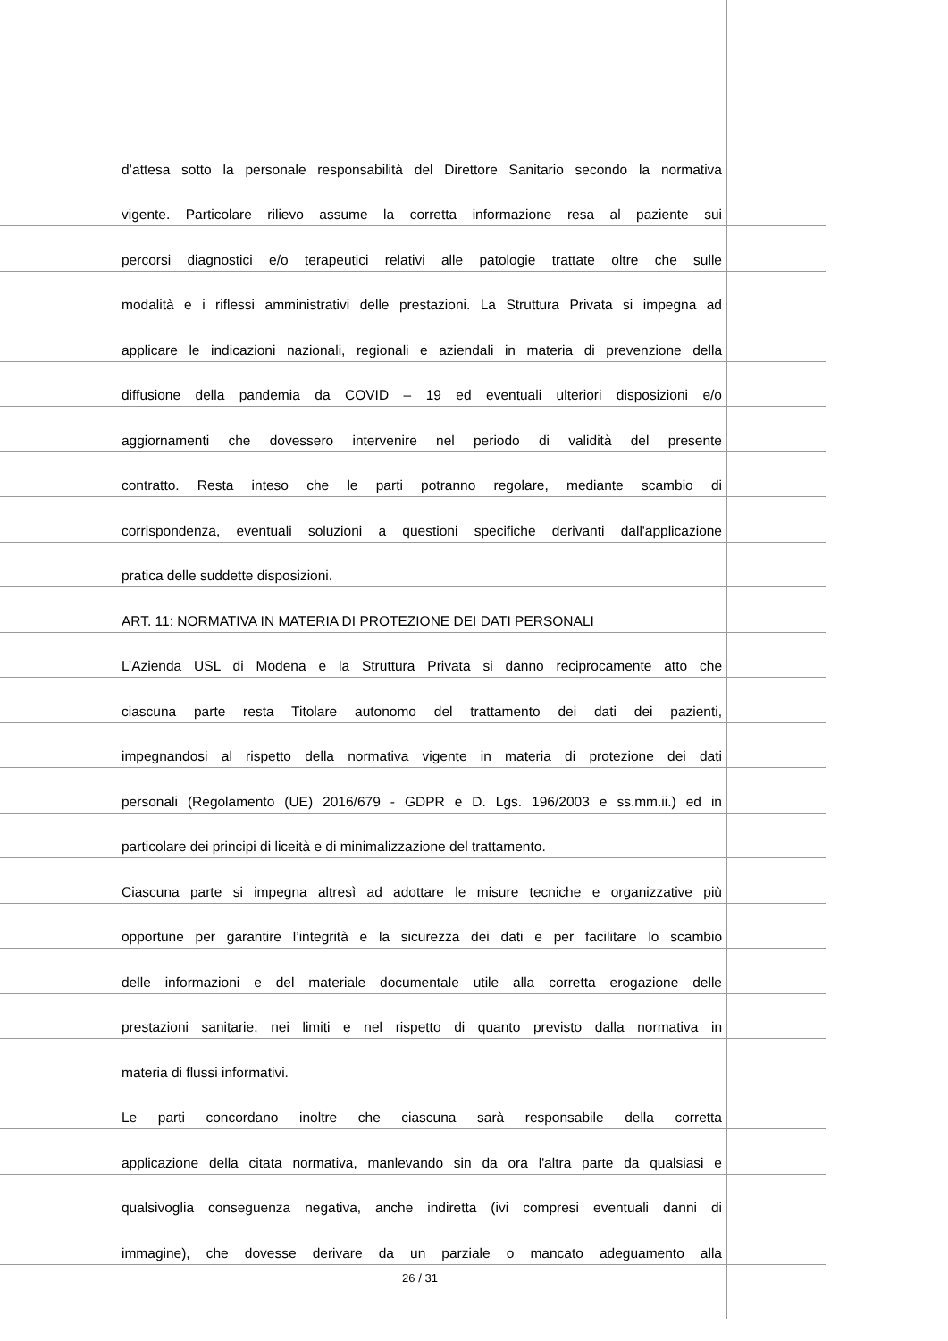d’attesa sotto la personale responsabilità del Direttore Sanitario secondo la normativa
vigente. Particolare rilievo assume la corretta informazione resa al paziente sui
percorsi diagnostici e/o terapeutici relativi alle patologie trattate oltre che sulle
modalità e i riflessi amministrativi delle prestazioni. La Struttura Privata si impegna ad
applicare le indicazioni nazionali, regionali e aziendali in materia di prevenzione della
diffusione della pandemia da COVID – 19 ed eventuali ulteriori disposizioni e/o
aggiornamenti che dovessero intervenire nel periodo di validità del presente
contratto. Resta inteso che le parti potranno regolare, mediante scambio di
corrispondenza, eventuali soluzioni a questioni specifiche derivanti dall'applicazione
pratica delle suddette disposizioni.
ART. 11: NORMATIVA IN MATERIA DI PROTEZIONE DEI DATI PERSONALI
L’Azienda USL di Modena e la Struttura Privata si danno reciprocamente atto che
ciascuna parte resta Titolare autonomo del trattamento dei dati dei pazienti,
impegnandosi al rispetto della normativa vigente in materia di protezione dei dati
personali (Regolamento (UE) 2016/679 - GDPR e D. Lgs. 196/2003 e ss.mm.ii.) ed in
particolare dei principi di liceità e di minimalizzazione del trattamento.
Ciascuna parte si impegna altresì ad adottare le misure tecniche e organizzative più
opportune per garantire l’integrità e la sicurezza dei dati e per facilitare lo scambio
delle informazioni e del materiale documentale utile alla corretta erogazione delle
prestazioni sanitarie, nei limiti e nel rispetto di quanto previsto dalla normativa in
materia di flussi informativi.
Le parti concordano inoltre che ciascuna sarà responsabile della corretta
applicazione della citata normativa, manlevando sin da ora l'altra parte da qualsiasi e
qualsivoglia conseguenza negativa, anche indiretta (ivi compresi eventuali danni di
immagine), che dovesse derivare da un parziale o mancato adeguamento alla
26 / 31